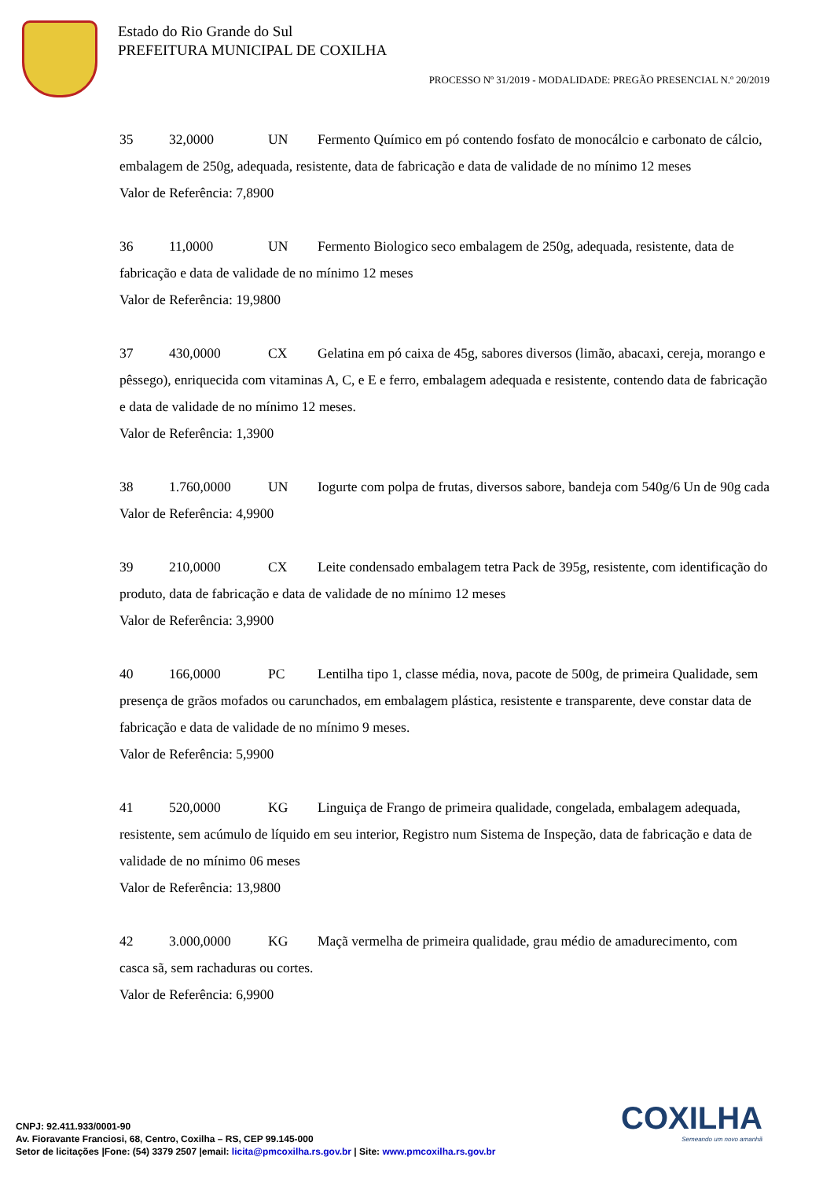Estado do Rio Grande do Sul
PREFEITURA MUNICIPAL DE COXILHA
PROCESSO Nº 31/2019 - MODALIDADE: PREGÃO PRESENCIAL N.º 20/2019
35 32,0000 UN Fermento Químico em pó contendo fosfato de monocálcio e carbonato de cálcio, embalagem de 250g, adequada, resistente, data de fabricação e data de validade de no mínimo 12 meses
Valor de Referência: 7,8900
36 11,0000 UN Fermento Biologico seco embalagem de 250g, adequada, resistente, data de fabricação e data de validade de no mínimo 12 meses
Valor de Referência: 19,9800
37 430,0000 CX Gelatina em pó caixa de 45g, sabores diversos (limão, abacaxi, cereja, morango e pêssego), enriquecida com vitaminas A, C, e E e ferro, embalagem adequada e resistente, contendo data de fabricação e data de validade de no mínimo 12 meses.
Valor de Referência: 1,3900
38 1.760,0000 UN Iogurte com polpa de frutas, diversos sabore, bandeja com 540g/6 Un de 90g cada
Valor de Referência: 4,9900
39 210,0000 CX Leite condensado embalagem tetra Pack de 395g, resistente, com identificação do produto, data de fabricação e data de validade de no mínimo 12 meses
Valor de Referência: 3,9900
40 166,0000 PC Lentilha tipo 1, classe média, nova, pacote de 500g, de primeira Qualidade, sem presença de grãos mofados ou carunchados, em embalagem plástica, resistente e transparente, deve constar data de fabricação e data de validade de no mínimo 9 meses.
Valor de Referência: 5,9900
41 520,0000 KG Linguiça de Frango de primeira qualidade, congelada, embalagem adequada, resistente, sem acúmulo de líquido em seu interior, Registro num Sistema de Inspeção, data de fabricação e data de validade de no mínimo 06 meses
Valor de Referência: 13,9800
42 3.000,0000 KG Maçã vermelha de primeira qualidade, grau médio de amadurecimento, com casca sã, sem rachaduras ou cortes.
Valor de Referência: 6,9900
COXILHA
Semeando um novo amanhã
CNPJ: 92.411.933/0001-90
Av. Fioravante Franciosi, 68, Centro, Coxilha – RS, CEP 99.145-000
Setor de licitações |Fone: (54) 3379 2507 |email: licita@pmcoxilha.rs.gov.br | Site: www.pmcoxilha.rs.gov.br